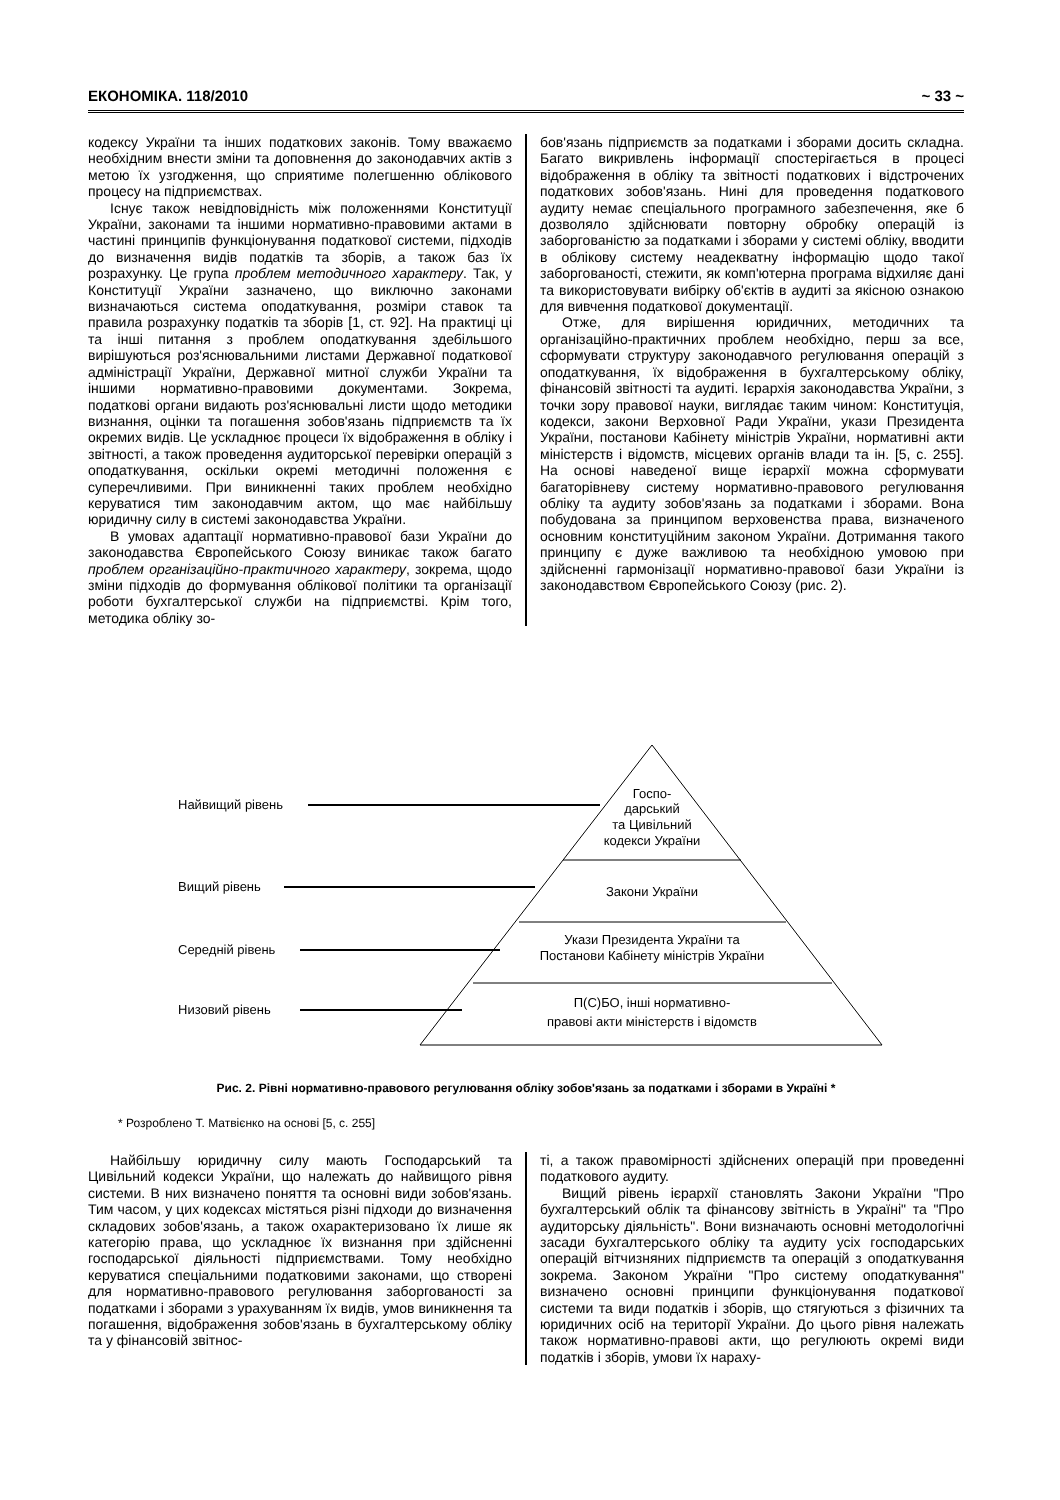ЕКОНОМІКА. 118/2010 ~ 33 ~
кодексу України та інших податкових законів. Тому вважаємо необхідним внести зміни та доповнення до законодавчих актів з метою їх узгодження, що сприятиме полегшенню облікового процесу на підприємствах.
Існує також невідповідність між положеннями Конституції України, законами та іншими нормативно-правовими актами в частині принципів функціонування податкової системи, підходів до визначення видів податків та зборів, а також баз їх розрахунку. Це група проблем методичного характеру. Так, у Конституції України зазначено, що виключно законами визначаються система оподаткування, розміри ставок та правила розрахунку податків та зборів [1, ст. 92]. На практиці ці та інші питання з проблем оподаткування здебільшого вирішуються роз'яснювальними листами Державної податкової адміністрації України, Державної митної служби України та іншими нормативно-правовими документами. Зокрема, податкові органи видають роз'яснювальні листи щодо методики визнання, оцінки та погашення зобов'язань підприємств та їх окремих видів. Це ускладнює процеси їх відображення в обліку і звітності, а також проведення аудиторської перевірки операцій з оподаткування, оскільки окремі методичні положення є суперечливими. При виникненні таких проблем необхідно керуватися тим законодавчим актом, що має найбільшу юридичну силу в системі законодавства України.
В умовах адаптації нормативно-правової бази України до законодавства Європейського Союзу виникає також багато проблем організаційно-практичного характеру, зокрема, щодо зміни підходів до формування облікової політики та організації роботи бухгалтерської служби на підприємстві. Крім того, методика обліку зо-
бов'язань підприємств за податками і зборами досить складна. Багато викривлень інформації спостерігається в процесі відображення в обліку та звітності податкових і відстрочених податкових зобов'язань. Нині для проведення податкового аудиту немає спеціального програмного забезпечення, яке б дозволяло здійснювати повторну обробку операцій із заборгованістю за податками і зборами у системі обліку, вводити в облікову систему неадекватну інформацію щодо такої заборгованості, стежити, як комп'ютерна програма відхиляє дані та використовувати вибірку об'єктів в аудиті за якісною ознакою для вивчення податкової документації.
Отже, для вирішення юридичних, методичних та організаційно-практичних проблем необхідно, перш за все, сформувати структуру законодавчого регулювання операцій з оподаткування, їх відображення в бухгалтерському обліку, фінансовій звітності та аудиті. Ієрархія законодавства України, з точки зору правової науки, виглядає таким чином: Конституція, кодекси, закони Верховної Ради України, укази Президента України, постанови Кабінету міністрів України, нормативні акти міністерств і відомств, місцевих органів влади та ін. [5, с. 255]. На основі наведеної вище ієрархії можна сформувати багаторівневу систему нормативно-правового регулювання обліку та аудиту зобов'язань за податками і зборами. Вона побудована за принципом верховенства права, визначеного основним конституційним законом України. Дотримання такого принципу є дуже важливою та необхідною умовою при здійсненні гармонізації нормативно-правової бази України із законодавством Європейського Союзу (рис. 2).
Найвищий рівень
Вищий рівень
Середній рівень
Низовий рівень
Госпо-
дарський
та Цивільний
кодекси України
Закони України
Укази Президента України та
Постанови Кабінету міністрів України
П(С)БО, інші нормативно-
правові акти міністерств і відомств
Рис. 2. Рівні нормативно-правового регулювання обліку зобов'язань за податками і зборами в Україні *
* Розроблено Т. Матвієнко на основі [5, с. 255]
Найбільшу юридичну силу мають Господарський та Цивільний кодекси України, що належать до найвищого рівня системи. В них визначено поняття та основні види зобов'язань. Тим часом, у цих кодексах містяться різні підходи до визначення складових зобов'язань, а також охарактеризовано їх лише як категорію права, що ускладнює їх визнання при здійсненні господарської діяльності підприємствами. Тому необхідно керуватися спеціальними податковими законами, що створені для нормативно-правового регулювання заборгованості за податками і зборами з урахуванням їх видів, умов виникнення та погашення, відображення зобов'язань в бухгалтерському обліку та у фінансовій звітнос-
ті, а також правомірності здійснених операцій при проведенні податкового аудиту.
Вищий рівень ієрархії становлять Закони України "Про бухгалтерський облік та фінансову звітність в Україні" та "Про аудиторську діяльність". Вони визначають основні методологічні засади бухгалтерського обліку та аудиту усіх господарських операцій вітчизняних підприємств та операцій з оподаткування зокрема. Законом України "Про систему оподаткування" визначено основні принципи функціонування податкової системи та види податків і зборів, що стягуються з фізичних та юридичних осіб на території України. До цього рівня належать також нормативно-правові акти, що регулюють окремі види податків і зборів, умови їх нараху-